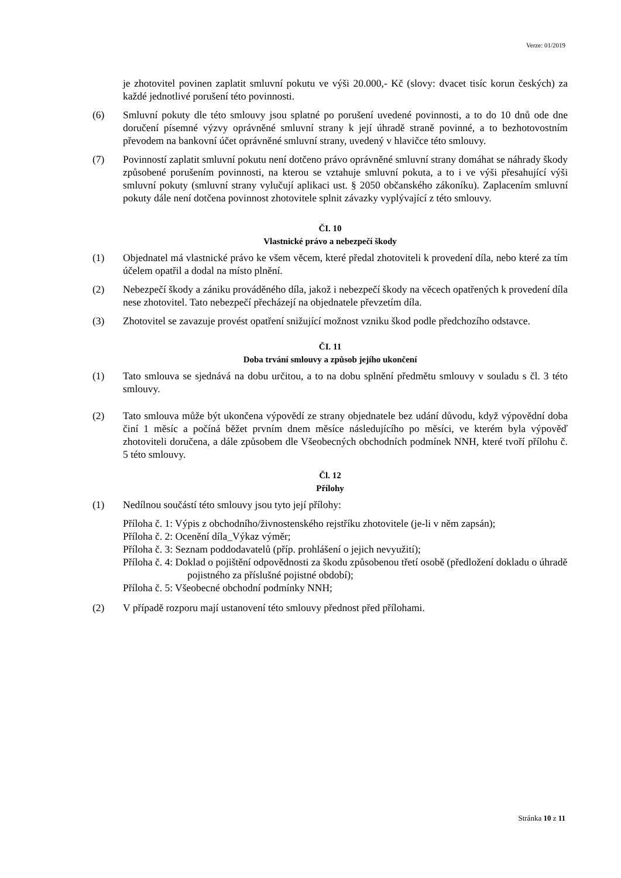Verze: 01/2019
je zhotovitel povinen zaplatit smluvní pokutu ve výši 20.000,- Kč (slovy: dvacet tisíc korun českých) za každé jednotlivé porušení této povinnosti.
(6) Smluvní pokuty dle této smlouvy jsou splatné po porušení uvedené povinnosti, a to do 10 dnů ode dne doručení písemné výzvy oprávněné smluvní strany k její úhradě straně povinné, a to bezhotovostním převodem na bankovní účet oprávněné smluvní strany, uvedený v hlavičce této smlouvy.
(7) Povinností zaplatit smluvní pokutu není dotčeno právo oprávněné smluvní strany domáhat se náhrady škody způsobené porušením povinnosti, na kterou se vztahuje smluvní pokuta, a to i ve výši přesahující výši smluvní pokuty (smluvní strany vylučují aplikaci ust. § 2050 občanského zákoníku). Zaplacením smluvní pokuty dále není dotčena povinnost zhotovitele splnit závazky vyplývající z této smlouvy.
ČI. 10
Vlastnické právo a nebezpečí škody
(1) Objednatel má vlastnické právo ke všem věcem, které předal zhotoviteli k provedení díla, nebo které za tím účelem opatřil a dodal na místo plnění.
(2) Nebezpečí škody a zániku prováděného díla, jakož i nebezpečí škody na věcech opatřených k provedení díla nese zhotovitel. Tato nebezpečí přecházejí na objednatele převzetím díla.
(3) Zhotovitel se zavazuje provést opatření snižující možnost vzniku škod podle předchozího odstavce.
ČI. 11
Doba trvání smlouvy a způsob jejího ukončení
(1) Tato smlouva se sjednává na dobu určitou, a to na dobu splnění předmětu smlouvy v souladu s čl. 3 této smlouvy.
(2) Tato smlouva může být ukončena výpovědí ze strany objednatele bez udání důvodu, když výpovědní doba činí 1 měsíc a počíná běžet prvním dnem měsíce následujícího po měsíci, ve kterém byla výpověď zhotoviteli doručena, a dále způsobem dle Všeobecných obchodních podmínek NNH, které tvoří přílohu č. 5 této smlouvy.
Čl. 12
Přílohy
(1) Nedílnou součástí této smlouvy jsou tyto její přílohy:
Příloha č. 1: Výpis z obchodního/živnostenského rejstříku zhotovitele (je-li v něm zapsán);
Příloha č. 2: Ocenění díla_Výkaz výměr;
Příloha č. 3: Seznam poddodavatelů (příp. prohlášení o jejich nevyužití);
Příloha č. 4: Doklad o pojištění odpovědnosti za škodu způsobenou třetí osobě (předložení dokladu o úhradě pojistného za příslušné pojistné období);
Příloha č. 5: Všeobecné obchodní podmínky NNH;
(2) V případě rozporu mají ustanovení této smlouvy přednost před přílohami.
Stránka 10 z 11